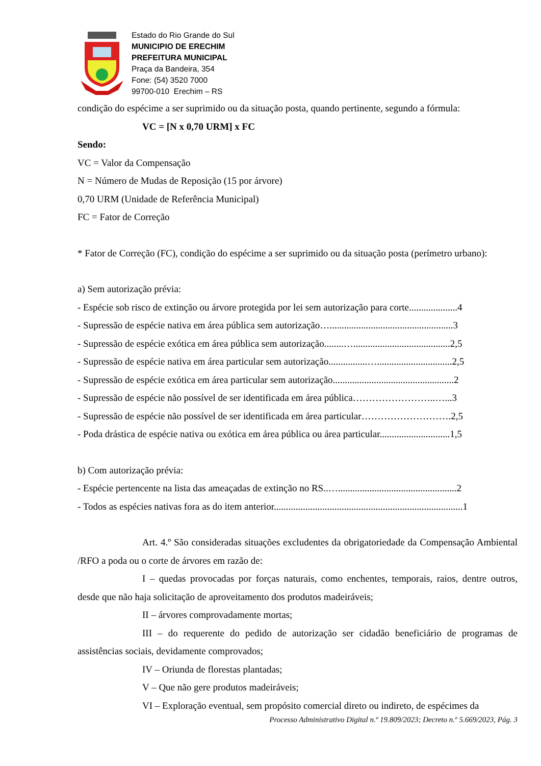Estado do Rio Grande do Sul
MUNICIPIO DE ERECHIM
PREFEITURA MUNICIPAL
Praça da Bandeira, 354
Fone: (54) 3520 7000
99700-010 Erechim – RS
condição do espécime a ser suprimido ou da situação posta, quando pertinente, segundo a fórmula:
VC = [N x 0,70 URM] x FC
Sendo:
VC = Valor da Compensação
N = Número de Mudas de Reposição (15 por árvore)
0,70 URM (Unidade de Referência Municipal)
FC = Fator de Correção
* Fator de Correção (FC), condição do espécime a ser suprimido ou da situação posta (perímetro urbano):
a) Sem autorização prévia:
- Espécie sob risco de extinção ou árvore protegida por lei sem autorização para corte....................4
- Supressão de espécie nativa em área pública sem autorização…...................................................3
- Supressão de espécie exótica em área pública sem autorização........…........................................2,5
- Supressão de espécie nativa em área particular sem autorização................…...............................2,5
- Supressão de espécie exótica em área particular sem autorização..................................................2
- Supressão de espécie não possível de ser identificada em área pública……………………..…...3
- Supressão de espécie não possível de ser identificada em área particular……………………….2,5
- Poda drástica de espécie nativa ou exótica em área pública ou área particular.............................1,5
b) Com autorização prévia:
- Espécie pertencente na lista das ameaçadas de extinção no RS..….................................................2
- Todos as espécies nativas fora as do item anterior..............................................................................1
Art. 4.º São consideradas situações excludentes da obrigatoriedade da Compensação Ambiental /RFO a poda ou o corte de árvores em razão de:
I – quedas provocadas por forças naturais, como enchentes, temporais, raios, dentre outros, desde que não haja solicitação de aproveitamento dos produtos madeiráveis;
II – árvores comprovadamente mortas;
III – do requerente do pedido de autorização ser cidadão beneficiário de programas de assistências sociais, devidamente comprovados;
IV – Oriunda de florestas plantadas;
V – Que não gere produtos madeiráveis;
VI – Exploração eventual, sem propósito comercial direto ou indireto, de espécimes da
Processo Administrativo Digital n.º 19.809/2023; Decreto n.º 5.669/2023, Pág. 3